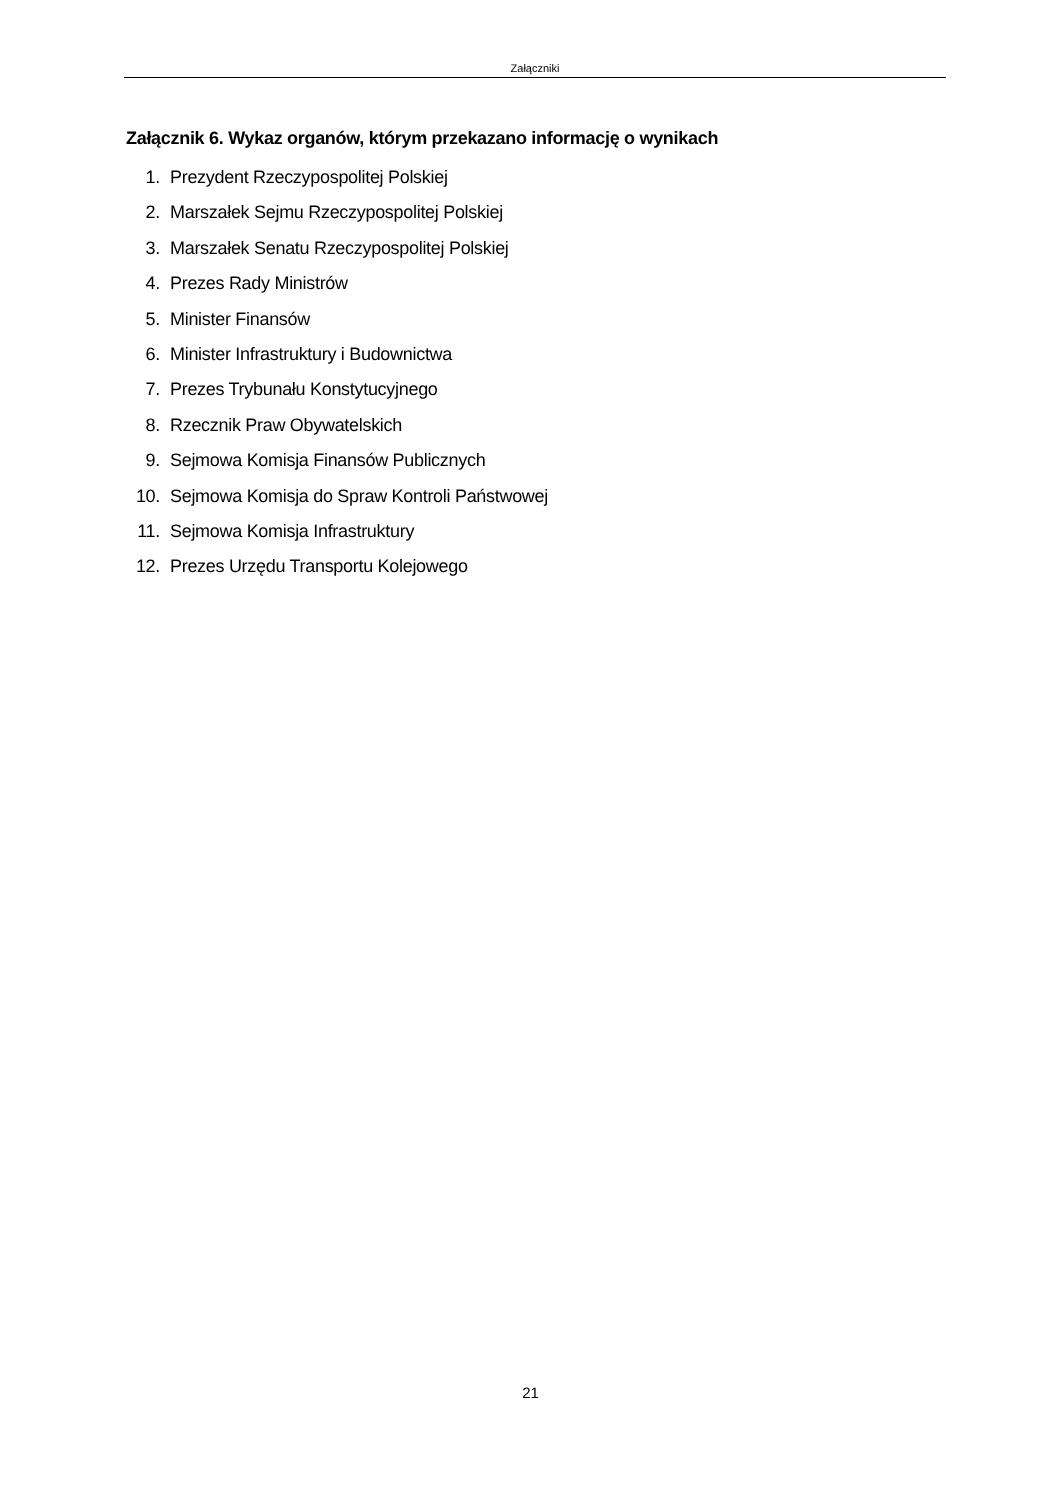Załączniki
Załącznik 6. Wykaz organów, którym przekazano informację o wynikach
1. Prezydent Rzeczypospolitej Polskiej
2. Marszałek Sejmu Rzeczypospolitej Polskiej
3. Marszałek Senatu Rzeczypospolitej Polskiej
4. Prezes Rady Ministrów
5. Minister Finansów
6. Minister Infrastruktury i Budownictwa
7. Prezes Trybunału Konstytucyjnego
8. Rzecznik Praw Obywatelskich
9. Sejmowa Komisja Finansów Publicznych
10. Sejmowa Komisja do Spraw Kontroli Państwowej
11. Sejmowa Komisja Infrastruktury
12. Prezes Urzędu Transportu Kolejowego
21